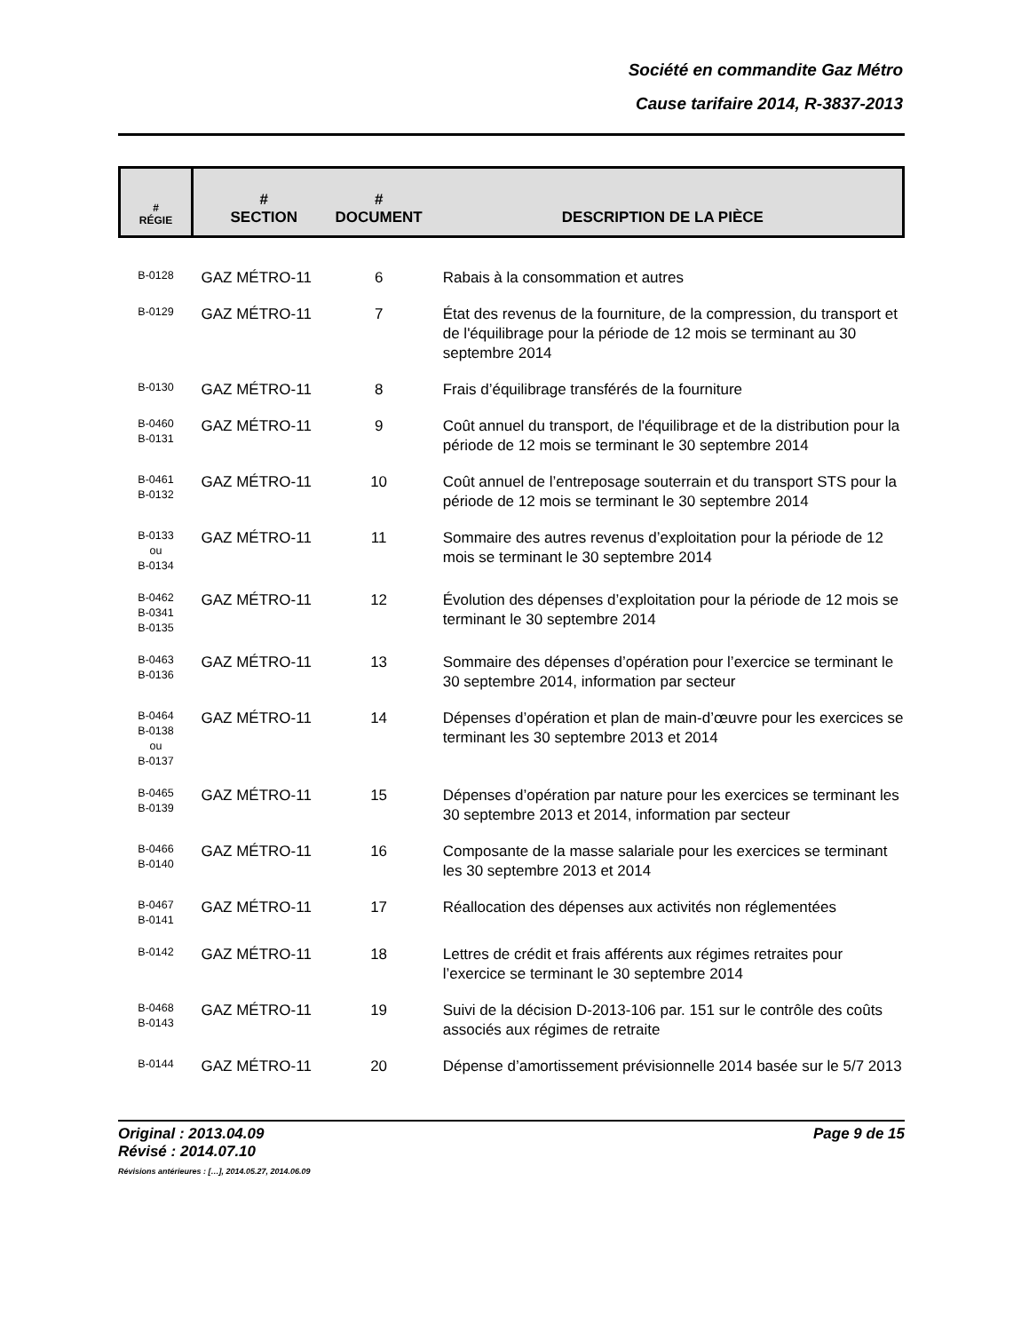Société en commandite Gaz Métro
Cause tarifaire 2014, R-3837-2013
| # RÉGIE | # SECTION | # DOCUMENT | DESCRIPTION DE LA PIÈCE |
| --- | --- | --- | --- |
| B-0128 | GAZ MÉTRO-11 | 6 | Rabais à la consommation et autres |
| B-0129 | GAZ MÉTRO-11 | 7 | État des revenus de la fourniture, de la compression, du transport et de l'équilibrage pour la période de 12 mois se terminant au 30 septembre 2014 |
| B-0130 | GAZ MÉTRO-11 | 8 | Frais d’équilibrage transférés de la fourniture |
| B-0460 B-0131 | GAZ MÉTRO-11 | 9 | Coût annuel du transport, de l'équilibrage et de la distribution pour la période de 12 mois se terminant le 30 septembre 2014 |
| B-0461 B-0132 | GAZ MÉTRO-11 | 10 | Coût annuel de l’entreposage souterrain et du transport STS pour la période de 12 mois se terminant le 30 septembre 2014 |
| B-0133 ou B-0134 | GAZ MÉTRO-11 | 11 | Sommaire des autres revenus d’exploitation pour la période de 12 mois se terminant le 30 septembre 2014 |
| B-0462 B-0341 B-0135 | GAZ MÉTRO-11 | 12 | Évolution des dépenses d’exploitation pour la période de 12 mois se terminant le 30 septembre 2014 |
| B-0463 B-0136 | GAZ MÉTRO-11 | 13 | Sommaire des dépenses d’opération pour l’exercice se terminant le 30 septembre 2014, information par secteur |
| B-0464 B-0138 ou B-0137 | GAZ MÉTRO-11 | 14 | Dépenses d’opération et plan de main-d’œuvre pour les exercices se terminant les 30 septembre 2013 et 2014 |
| B-0465 B-0139 | GAZ MÉTRO-11 | 15 | Dépenses d’opération par nature pour les exercices se terminant les 30 septembre 2013 et 2014, information par secteur |
| B-0466 B-0140 | GAZ MÉTRO-11 | 16 | Composante de la masse salariale pour les exercices se terminant les 30 septembre 2013 et 2014 |
| B-0467 B-0141 | GAZ MÉTRO-11 | 17 | Réallocation des dépenses aux activités non réglementées |
| B-0142 | GAZ MÉTRO-11 | 18 | Lettres de crédit et frais afférents aux régimes retraites pour l’exercice se terminant le 30 septembre 2014 |
| B-0468 B-0143 | GAZ MÉTRO-11 | 19 | Suivi de la décision D-2013-106 par. 151 sur le contrôle des coûts associés aux régimes de retraite |
| B-0144 | GAZ MÉTRO-11 | 20 | Dépense d’amortissement prévisionnelle 2014 basée sur le 5/7 2013 |
Original : 2013.04.09
Révisé : 2014.07.10
Révisions antérieures : […], 2014.05.27, 2014.06.09
Page 9 de 15